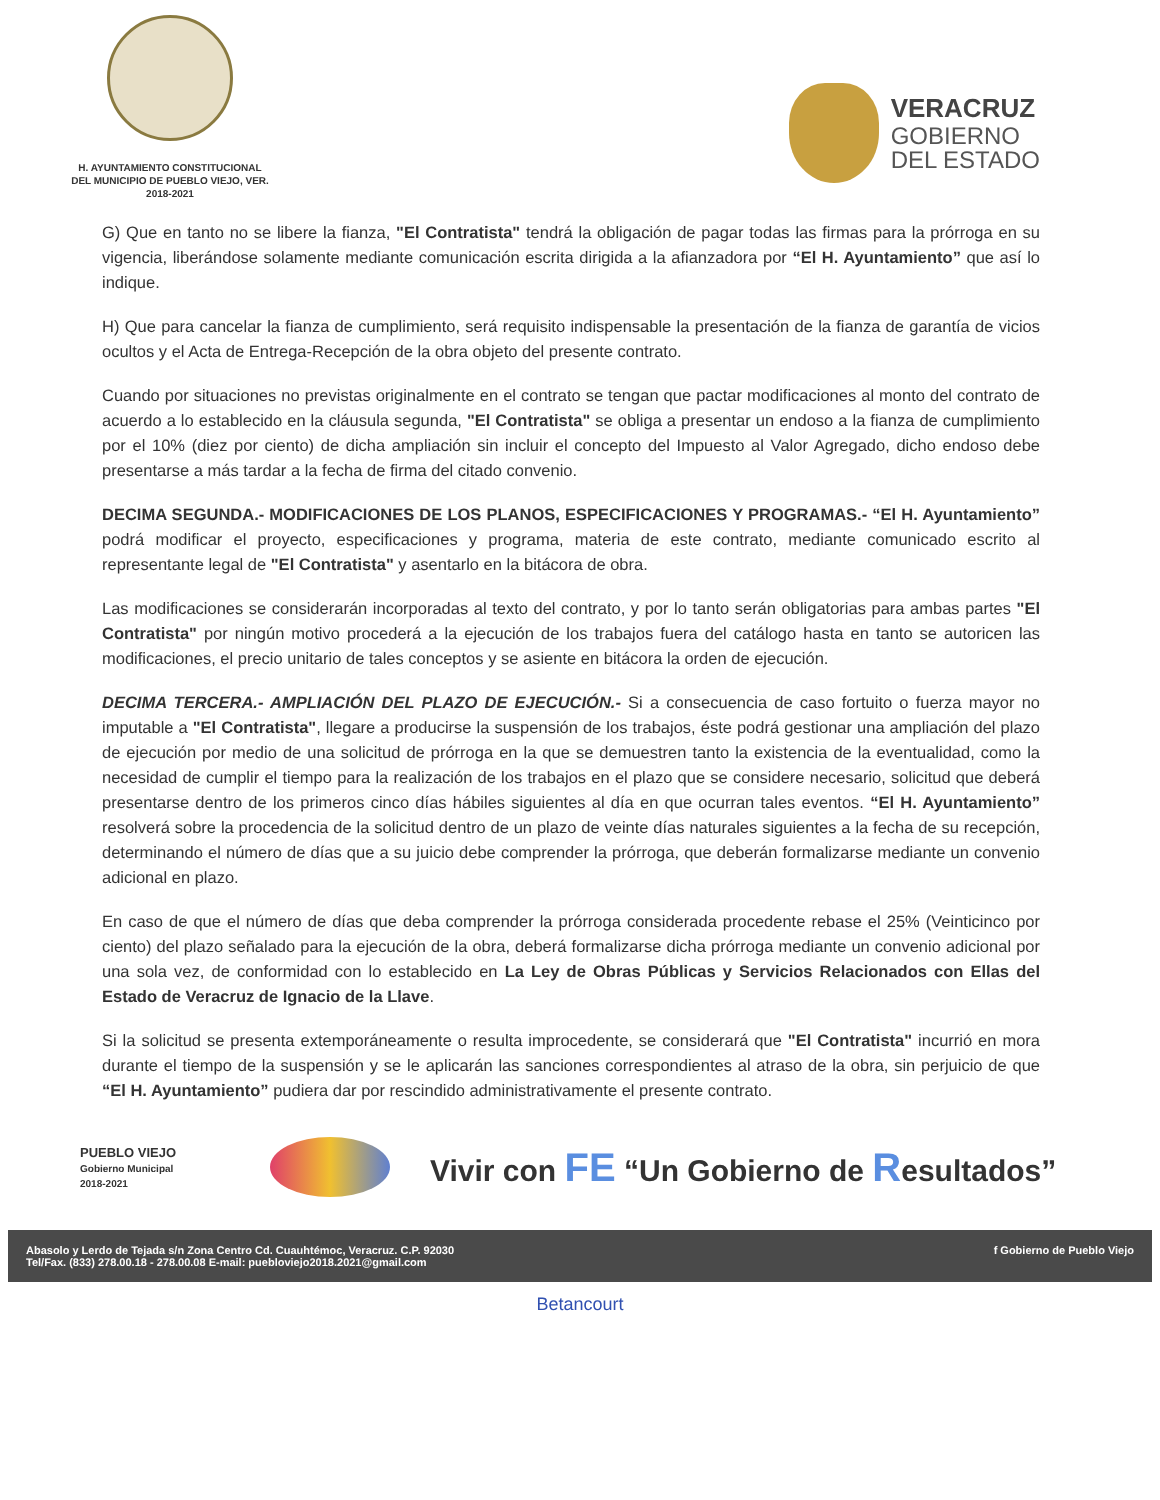H. AYUNTAMIENTO CONSTITUCIONAL
DEL MUNICIPIO DE PUEBLO VIEJO, VER.
2018-2021
VERACRUZ
GOBIERNO
DEL ESTADO
G) Que en tanto no se libere la fianza, "El Contratista" tendrá la obligación de pagar todas las firmas para la prórroga en su vigencia, liberándose solamente mediante comunicación escrita dirigida a la afianzadora por “El H. Ayuntamiento” que así lo indique.
H) Que para cancelar la fianza de cumplimiento, será requisito indispensable la presentación de la fianza de garantía de vicios ocultos y el Acta de Entrega-Recepción de la obra objeto del presente contrato.
Cuando por situaciones no previstas originalmente en el contrato se tengan que pactar modificaciones al monto del contrato de acuerdo a lo establecido en la cláusula segunda, "El Contratista" se obliga a presentar un endoso a la fianza de cumplimiento por el 10% (diez por ciento) de dicha ampliación sin incluir el concepto del Impuesto al Valor Agregado, dicho endoso debe presentarse a más tardar a la fecha de firma del citado convenio.
DECIMA SEGUNDA.- MODIFICACIONES DE LOS PLANOS, ESPECIFICACIONES Y PROGRAMAS.- “El H. Ayuntamiento” podrá modificar el proyecto, especificaciones y programa, materia de este contrato, mediante comunicado escrito al representante legal de "El Contratista" y asentarlo en la bitácora de obra.
Las modificaciones se considerarán incorporadas al texto del contrato, y por lo tanto serán obligatorias para ambas partes "El Contratista" por ningún motivo procederá a la ejecución de los trabajos fuera del catálogo hasta en tanto se autoricen las modificaciones, el precio unitario de tales conceptos y se asiente en bitácora la orden de ejecución.
DECIMA TERCERA.- AMPLIACIÓN DEL PLAZO DE EJECUCIÓN.- Si a consecuencia de caso fortuito o fuerza mayor no imputable a "El Contratista", llegare a producirse la suspensión de los trabajos, éste podrá gestionar una ampliación del plazo de ejecución por medio de una solicitud de prórroga en la que se demuestren tanto la existencia de la eventualidad, como la necesidad de cumplir el tiempo para la realización de los trabajos en el plazo que se considere necesario, solicitud que deberá presentarse dentro de los primeros cinco días hábiles siguientes al día en que ocurran tales eventos. “El H. Ayuntamiento” resolverá sobre la procedencia de la solicitud dentro de un plazo de veinte días naturales siguientes a la fecha de su recepción, determinando el número de días que a su juicio debe comprender la prórroga, que deberán formalizarse mediante un convenio adicional en plazo.
En caso de que el número de días que deba comprender la prórroga considerada procedente rebase el 25% (Veinticinco por ciento) del plazo señalado para la ejecución de la obra, deberá formalizarse dicha prórroga mediante un convenio adicional por una sola vez, de conformidad con lo establecido en La Ley de Obras Públicas y Servicios Relacionados con Ellas del Estado de Veracruz de Ignacio de la Llave.
Si la solicitud se presenta extemporáneamente o resulta improcedente, se considerará que "El Contratista" incurrió en mora durante el tiempo de la suspensión y se le aplicarán las sanciones correspondientes al atraso de la obra, sin perjuicio de que “El H. Ayuntamiento” pudiera dar por rescindido administrativamente el presente contrato.
PUEBLO VIEJO
Gobierno Municipal
2018-2021
Vivir con FE “Un Gobierno de Resultados”
Abasolo y Lerdo de Tejada s/n Zona Centro Cd. Cuauhtémoc, Veracruz. C.P. 92030
Tel/Fax. (833) 278.00.18 - 278.00.08 E-mail: puebloviejo2018.2021@gmail.com
f Gobierno de Pueblo Viejo
Betancourt